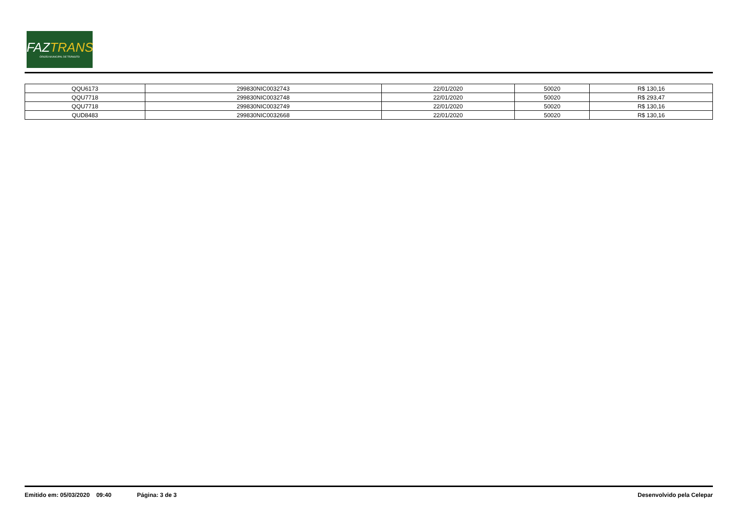FAZTRANS
ÓRGÃO MUNICIPAL DE TRÂNSITO
| QQU6173 | 299830NIC0032743 | 22/01/2020 | 50020 | R$ 130,16 |
| QQU7718 | 299830NIC0032748 | 22/01/2020 | 50020 | R$ 293,47 |
| QQU7718 | 299830NIC0032749 | 22/01/2020 | 50020 | R$ 130,16 |
| QUD8483 | 299830NIC0032668 | 22/01/2020 | 50020 | R$ 130,16 |
Emitido em: 05/03/2020 09:40 Página: 3 de 3 Desenvolvido pela Celepar